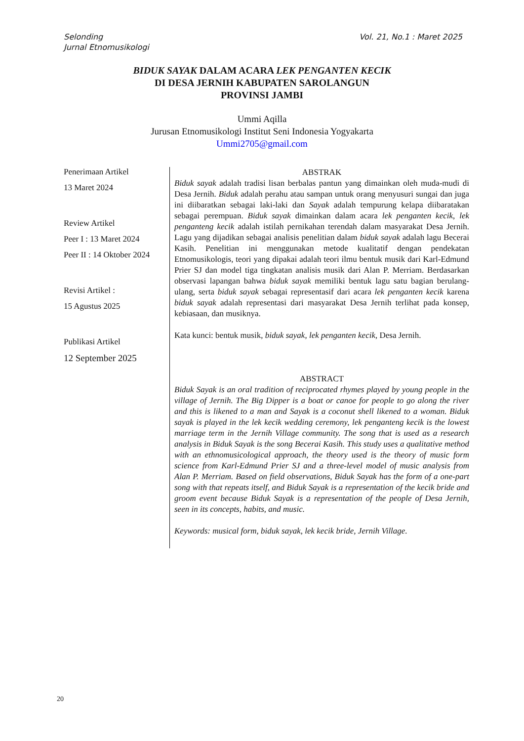Selonding
Jurnal Etnomusikologi
Vol. 21, No.1 : Maret 2025
BIDUK SAYAK DALAM ACARA LEK PENGANTEN KECIK
DI DESA JERNIH KABUPATEN SAROLANGUN
PROVINSI JAMBI
Ummi Aqilla
Jurusan Etnomusikologi Institut Seni Indonesia Yogyakarta
Ummi2705@gmail.com
Penerimaan Artikel
13 Maret 2024
Review Artikel
Peer I : 13 Maret 2024
Peer II : 14 Oktober 2024
Revisi Artikel :
15 Agustus 2025
Publikasi Artikel
12 September 2025
ABSTRAK
Biduk sayak adalah tradisi lisan berbalas pantun yang dimainkan oleh muda-mudi di Desa Jernih. Biduk adalah perahu atau sampan untuk orang menyusuri sungai dan juga ini diibaratkan sebagai laki-laki dan Sayak adalah tempurung kelapa diibaratakan sebagai perempuan. Biduk sayak dimainkan dalam acara lek penganten kecik, lek penganteng kecik adalah istilah pernikahan terendah dalam masyarakat Desa Jernih. Lagu yang dijadikan sebagai analisis penelitian dalam biduk sayak adalah lagu Becerai Kasih. Penelitian ini menggunakan metode kualitatif dengan pendekatan Etnomusikologis, teori yang dipakai adalah teori ilmu bentuk musik dari Karl-Edmund Prier SJ dan model tiga tingkatan analisis musik dari Alan P. Merriam. Berdasarkan observasi lapangan bahwa biduk sayak memiliki bentuk lagu satu bagian berulang-ulang, serta biduk sayak sebagai representasif dari acara lek penganten kecik karena biduk sayak adalah representasi dari masyarakat Desa Jernih terlihat pada konsep, kebiasaan, dan musiknya.
Kata kunci: bentuk musik, biduk sayak, lek penganten kecik, Desa Jernih.
ABSTRACT
Biduk Sayak is an oral tradition of reciprocated rhymes played by young people in the village of Jernih. The Big Dipper is a boat or canoe for people to go along the river and this is likened to a man and Sayak is a coconut shell likened to a woman. Biduk sayak is played in the lek kecik wedding ceremony, lek penganteng kecik is the lowest marriage term in the Jernih Village community. The song that is used as a research analysis in Biduk Sayak is the song Becerai Kasih. This study uses a qualitative method with an ethnomusicological approach, the theory used is the theory of music form science from Karl-Edmund Prier SJ and a three-level model of music analysis from Alan P. Merriam. Based on field observations, Biduk Sayak has the form of a one-part song with that repeats itself, and Biduk Sayak is a representation of the kecik bride and groom event because Biduk Sayak is a representation of the people of Desa Jernih, seen in its concepts, habits, and music.
Keywords: musical form, biduk sayak, lek kecik bride, Jernih Village.
20